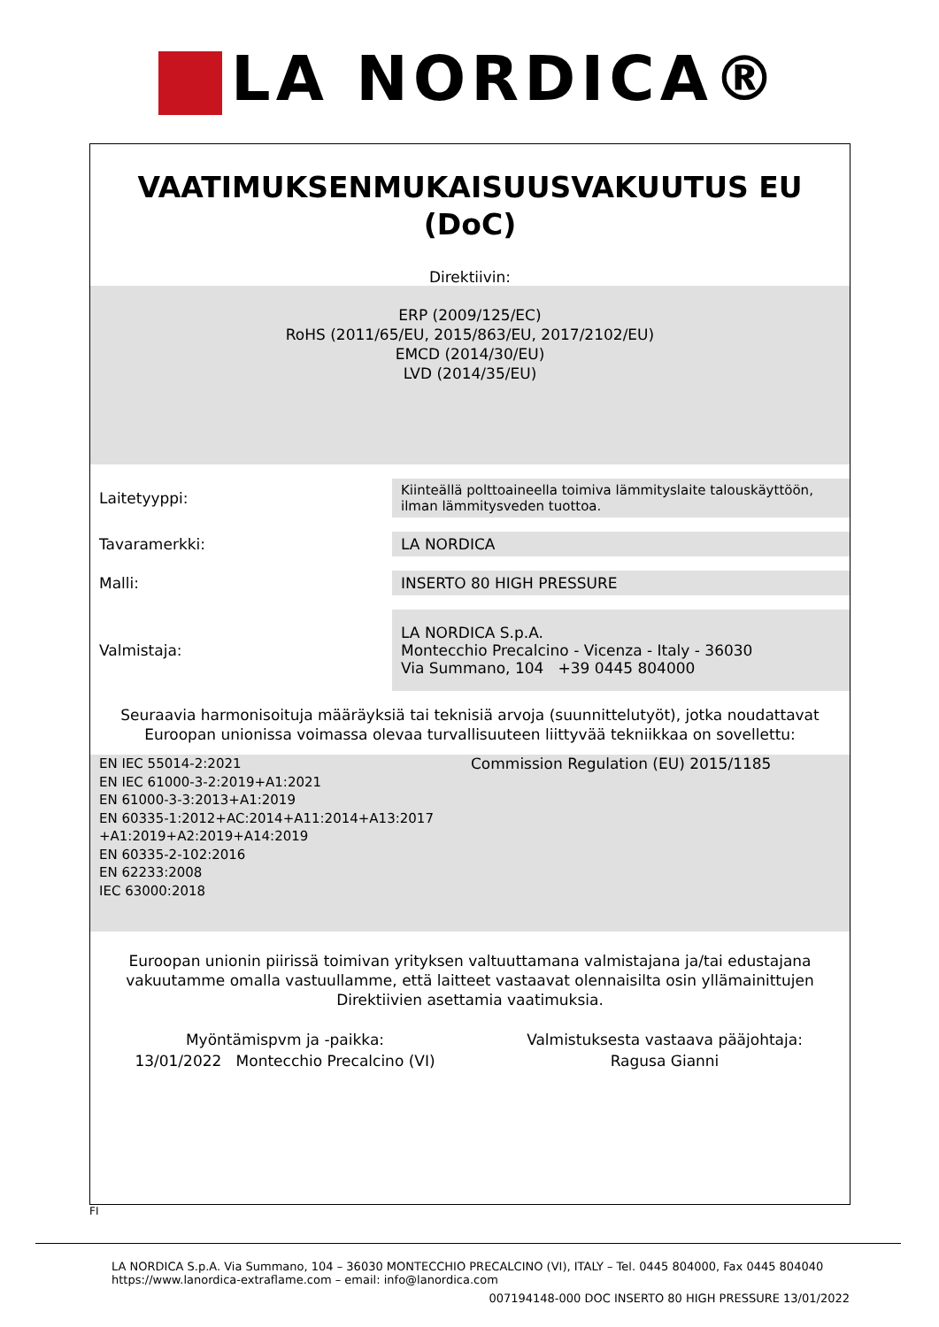LA NORDICA®
VAATIMUKSENMUKAISUUSVAKUUTUS EU
(DoC)
Direktiivin:
ERP (2009/125/EC)
RoHS (2011/65/EU, 2015/863/EU, 2017/2102/EU)
EMCD (2014/30/EU)
LVD (2014/35/EU)
| Laitetyyppi: | Kiinteällä polttoaineella toimiva lämmityslaite talouskäyttöön, ilman lämmitysveden tuottoa. |
| Tavaramerkki: | LA NORDICA |
| Malli: | INSERTO 80 HIGH PRESSURE |
| Valmistaja: | LA NORDICA S.p.A. Montecchio Precalcino - Vicenza - Italy - 36030 Via Summano, 104 +39 0445 804000 |
Seuraavia harmonisoituja määräyksiä tai teknisiä arvoja (suunnittelutyöt), jotka noudattavat Euroopan unionissa voimassa olevaa turvallisuuteen liittyvää tekniikkaa on sovellettu:
EN IEC 55014-2:2021
EN IEC 61000-3-2:2019+A1:2021
EN 61000-3-3:2013+A1:2019
EN 60335-1:2012+AC:2014+A11:2014+A13:2017
+A1:2019+A2:2019+A14:2019
EN 60335-2-102:2016
EN 62233:2008
IEC 63000:2018
Commission Regulation (EU) 2015/1185
Euroopan unionin piirissä toimivan yrityksen valtuuttamana valmistajana ja/tai edustajana vakuutamme omalla vastuullamme, että laitteet vastaavat olennaisilta osin yllämainittujen Direktiivien asettamia vaatimuksia.
Myöntämispvm ja -paikka:
13/01/2022 Montecchio Precalcino (VI)
Valmistuksesta vastaava pääjohtaja:
Ragusa Gianni
FI
LA NORDICA S.p.A. Via Summano, 104 – 36030 MONTECCHIO PRECALCINO (VI), ITALY – Tel. 0445 804000, Fax 0445 804040
https://www.lanordica-extraflame.com – email: info@lanordica.com
007194148-000 DOC INSERTO 80 HIGH PRESSURE 13/01/2022